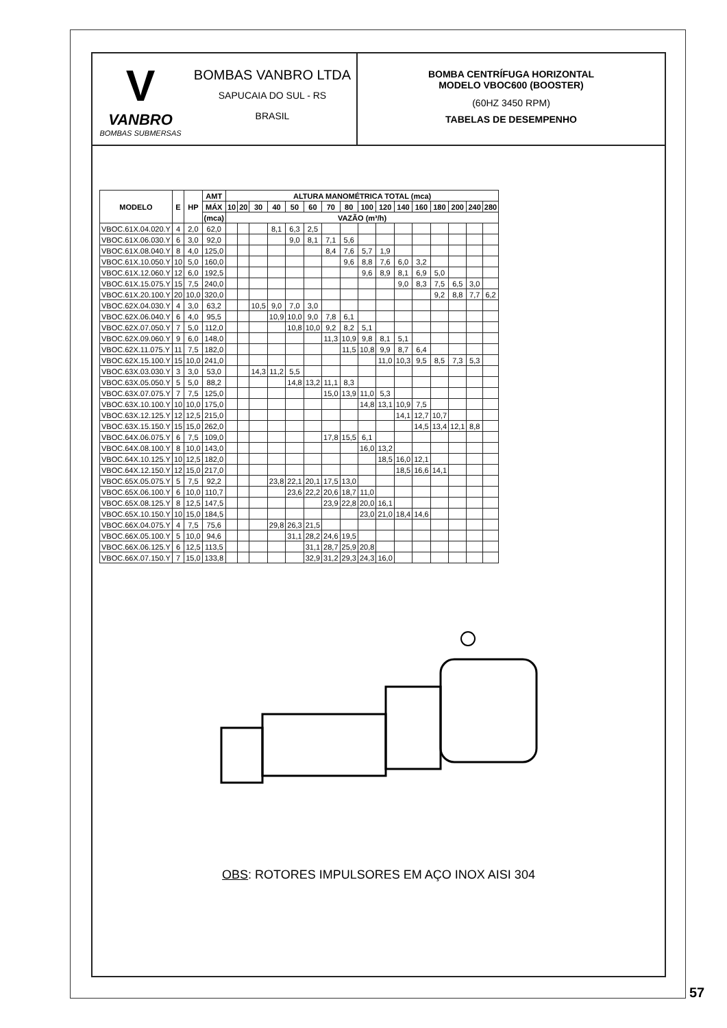V
VANBRO
BOMBAS SUBMERSAS
BOMBAS VANBRO LTDA
SAPUCAIA DO SUL - RS
BRASIL
BOMBA CENTRÍFUGA HORIZONTAL
MODELO VBOC600 (BOOSTER)
(60HZ 3450 RPM)
TABELAS DE DESEMPENHO
| MODELO | E | HP | AMT | ALTURA MANOMÉTRICA TOTAL (mca) | | | | | | | | | | | | | | | |
| --- | --- | --- | --- | --- | --- | --- | --- | --- | --- | --- | --- | --- | --- | --- | --- | --- | --- | --- | --- |
| | | | MÁX | 10 | 20 | 30 | 40 | 50 | 60 | 70 | 80 | 100 | 120 | 140 | 160 | 180 | 200 | 240 | 280 |
| | | | (mca) | VAZÃO (m³/h) | | | | | | | | | | | | | | | |
| VBOC.61X.04.020.Y | 4 | 2,0 | 62,0 | | | | 8,1 | 6,3 | 2,5 | | | | | | | | | | |
| VBOC.61X.06.030.Y | 6 | 3,0 | 92,0 | | | | | 9,0 | 8,1 | 7,1 | 5,6 | | | | | | | | |
| VBOC.61X.08.040.Y | 8 | 4,0 | 125,0 | | | | | | | 8,4 | 7,6 | 5,7 | 1,9 | | | | | | |
| VBOC.61X.10.050.Y | 10 | 5,0 | 160,0 | | | | | | | | 9,6 | 8,8 | 7,6 | 6,0 | 3,2 | | | | |
| VBOC.61X.12.060.Y | 12 | 6,0 | 192,5 | | | | | | | | | 9,6 | 8,9 | 8,1 | 6,9 | 5,0 | | | |
| VBOC.61X.15.075.Y | 15 | 7,5 | 240,0 | | | | | | | | | | | 9,0 | 8,3 | 7,5 | 6,5 | 3,0 | |
| VBOC.61X.20.100.Y | 20 | 10,0 | 320,0 | | | | | | | | | | | | | 9,2 | 8,8 | 7,7 | 6,2 |
| VBOC.62X.04.030.Y | 4 | 3,0 | 63,2 | | | 10,5 | 9,0 | 7,0 | 3,0 | | | | | | | | | | |
| VBOC.62X.06.040.Y | 6 | 4,0 | 95,5 | | | | 10,9 | 10,0 | 9,0 | 7,8 | 6,1 | | | | | | | | |
| VBOC.62X.07.050.Y | 7 | 5,0 | 112,0 | | | | | 10,8 | 10,0 | 9,2 | 8,2 | 5,1 | | | | | | | |
| VBOC.62X.09.060.Y | 9 | 6,0 | 148,0 | | | | | | | 11,3 | 10,9 | 9,8 | 8,1 | 5,1 | | | | | |
| VBOC.62X.11.075.Y | 11 | 7,5 | 182,0 | | | | | | | | 11,5 | 10,8 | 9,9 | 8,7 | 6,4 | | | | |
| VBOC.62X.15.100.Y | 15 | 10,0 | 241,0 | | | | | | | | | | 11,0 | 10,3 | 9,5 | 8,5 | 7,3 | 5,3 | |
| VBOC.63X.03.030.Y | 3 | 3,0 | 53,0 | | | 14,3 | 11,2 | 5,5 | | | | | | | | | | | |
| VBOC.63X.05.050.Y | 5 | 5,0 | 88,2 | | | | | 14,8 | 13,2 | 11,1 | 8,3 | | | | | | | | |
| VBOC.63X.07.075.Y | 7 | 7,5 | 125,0 | | | | | | | 15,0 | 13,9 | 11,0 | 5,3 | | | | | | |
| VBOC.63X.10.100.Y | 10 | 10,0 | 175,0 | | | | | | | | | 14,8 | 13,1 | 10,9 | 7,5 | | | | |
| VBOC.63X.12.125.Y | 12 | 12,5 | 215,0 | | | | | | | | | | | 14,1 | 12,7 | 10,7 | | | |
| VBOC.63X.15.150.Y | 15 | 15,0 | 262,0 | | | | | | | | | | | | 14,5 | 13,4 | 12,1 | 8,8 | |
| VBOC.64X.06.075.Y | 6 | 7,5 | 109,0 | | | | | | | 17,8 | 15,5 | 6,1 | | | | | | | |
| VBOC.64X.08.100.Y | 8 | 10,0 | 143,0 | | | | | | | | | 16,0 | 13,2 | | | | | | |
| VBOC.64X.10.125.Y | 10 | 12,5 | 182,0 | | | | | | | | | | 18,5 | 16,0 | 12,1 | | | | |
| VBOC.64X.12.150.Y | 12 | 15,0 | 217,0 | | | | | | | | | | | 18,5 | 16,6 | 14,1 | | | |
| VBOC.65X.05.075.Y | 5 | 7,5 | 92,2 | | | | 23,8 | 22,1 | 20,1 | 17,5 | 13,0 | | | | | | | | |
| VBOC.65X.06.100.Y | 6 | 10,0 | 110,7 | | | | | 23,6 | 22,2 | 20,6 | 18,7 | 11,0 | | | | | | | |
| VBOC.65X.08.125.Y | 8 | 12,5 | 147,5 | | | | | | | 23,9 | 22,8 | 20,0 | 16,1 | | | | | | |
| VBOC.65X.10.150.Y | 10 | 15,0 | 184,5 | | | | | | | | | 23,0 | 21,0 | 18,4 | 14,6 | | | | |
| VBOC.66X.04.075.Y | 4 | 7,5 | 75,6 | | | | 29,8 | 26,3 | 21,5 | | | | | | | | | | |
| VBOC.66X.05.100.Y | 5 | 10,0 | 94,6 | | | | | 31,1 | 28,2 | 24,6 | 19,5 | | | | | | | | |
| VBOC.66X.06.125.Y | 6 | 12,5 | 113,5 | | | | | | 31,1 | 28,7 | 25,9 | 20,8 | | | | | | | |
| VBOC.66X.07.150.Y | 7 | 15,0 | 133,8 | | | | | | 32,9 | 31,2 | 29,3 | 24,3 | 16,0 | | | | | | |
OBS: ROTORES IMPULSORES EM AÇO INOX AISI 304
57